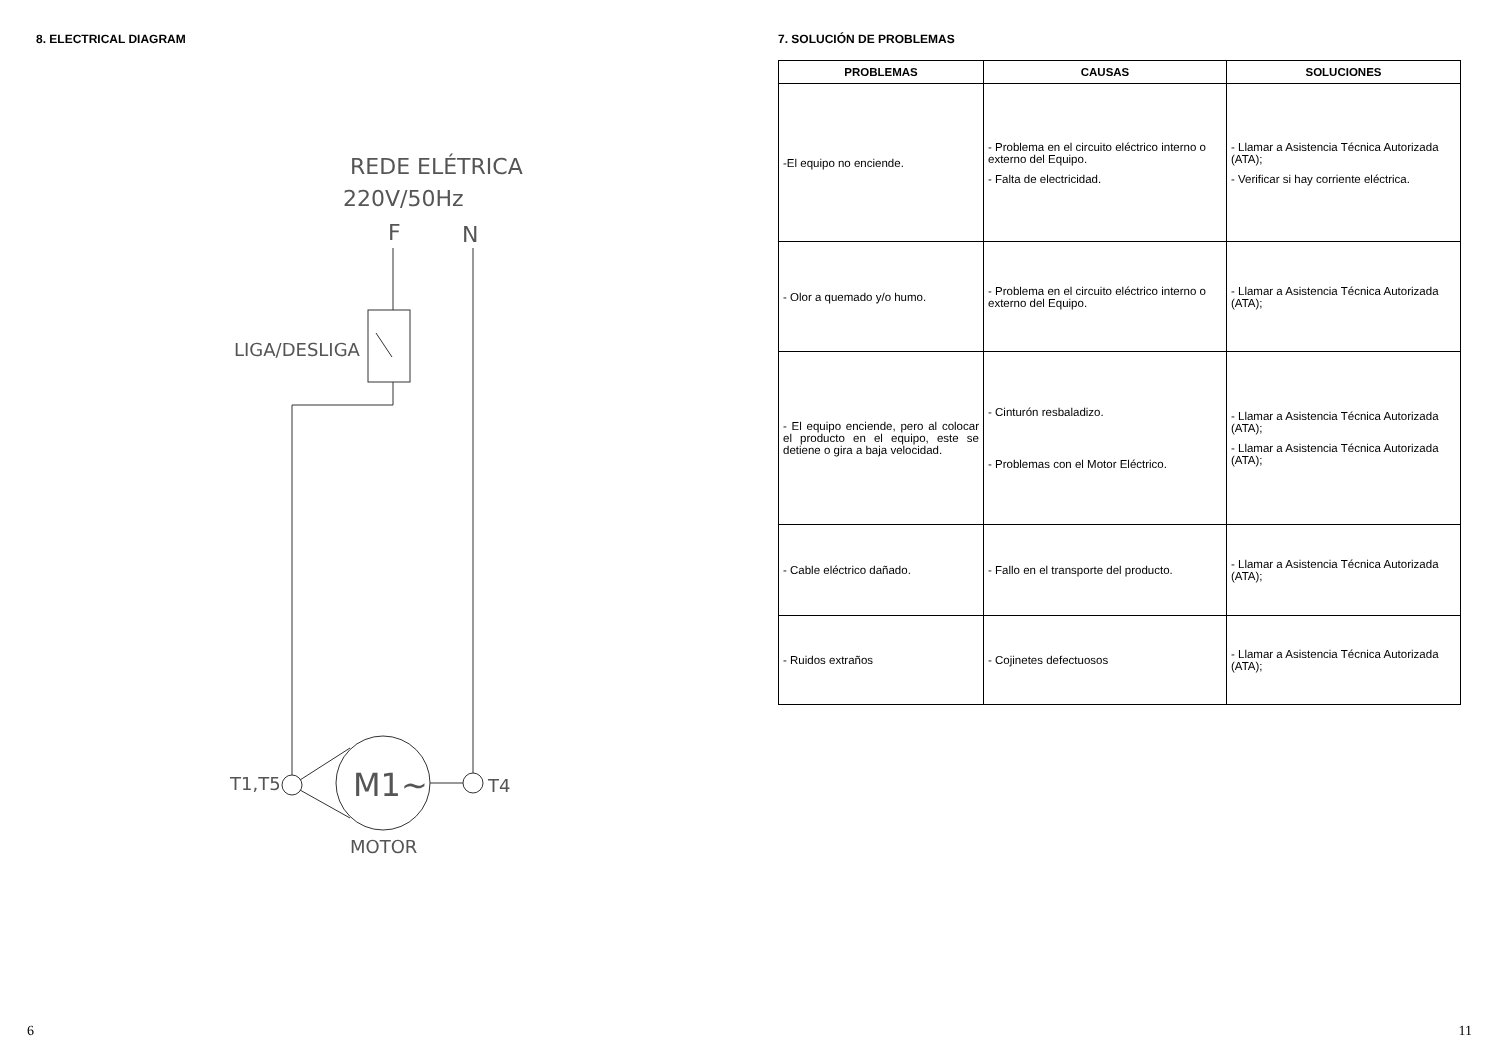8. ELECTRICAL DIAGRAM
REDE ELÉTRICA
220V/50Hz
F
N
LIGA/DESLIGA
T1,T5
M1~
T4
MOTOR
6
7. SOLUCIÓN DE PROBLEMAS
| PROBLEMAS | CAUSAS | SOLUCIONES |
| --- | --- | --- |
| -El equipo no enciende. | - Problema en el circuito eléctrico interno o externo del Equipo. - Falta de electricidad. | - Llamar a Asistencia Técnica Autorizada (ATA); - Verificar si hay corriente eléctrica. |
| - Olor a quemado y/o humo. | - Problema en el circuito eléctrico interno o externo del Equipo. | - Llamar a Asistencia Técnica Autorizada (ATA); |
| - El equipo enciende, pero al colocar el producto en el equipo, este se detiene o gira a baja velocidad. | - Cinturón resbaladizo. - Problemas con el Motor Eléctrico. | - Llamar a Asistencia Técnica Autorizada (ATA); - Llamar a Asistencia Técnica Autorizada (ATA); |
| - Cable eléctrico dañado. | - Fallo en el transporte del producto. | - Llamar a Asistencia Técnica Autorizada (ATA); |
| - Ruidos extraños | - Cojinetes defectuosos | - Llamar a Asistencia Técnica Autorizada (ATA); |
11